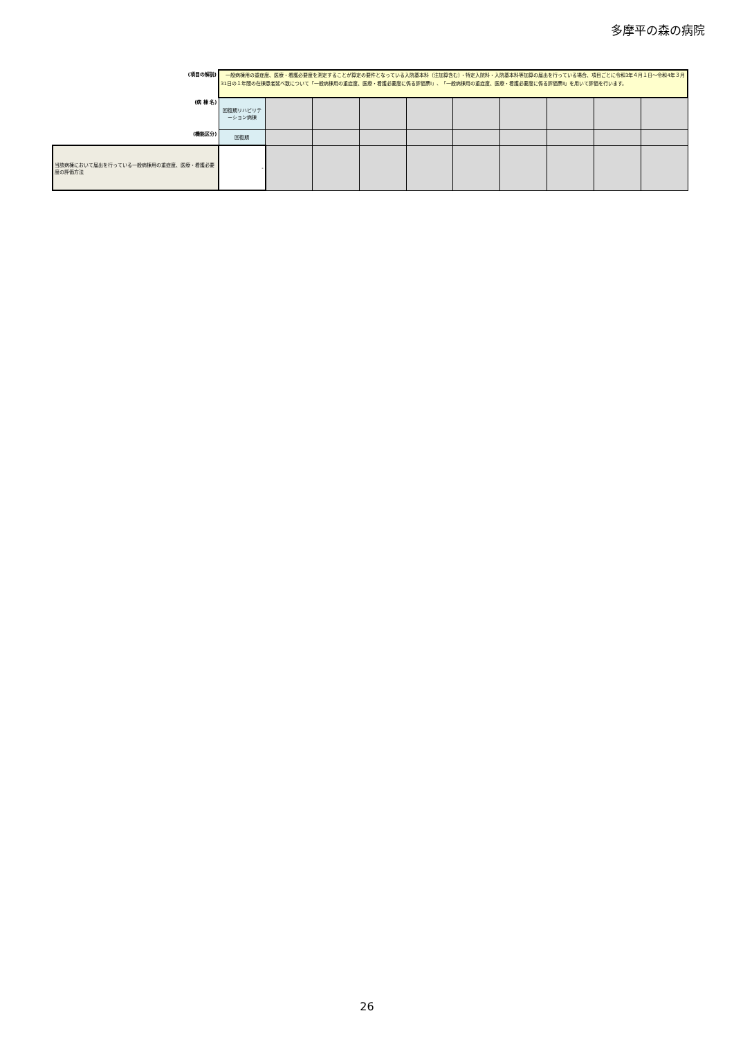多摩平の森の病院
| (項目の解説) | 一般病棟用の重症度、医療・看護必要度を測定することが算定の要件となっている入院基本料（注加算含む）・特定入院料・入院基本料等加算の届出を行っている場合、項目ごとに令和3年４月１日～令和4年３月31日の１年間の在棟患者延べ数について「一般病棟用の重症度、医療・看護必要度に係る評価票Ⅰ」、「一般病棟用の重症度、医療・看護必要度に係る評価票Ⅱ」を用いて評価を行います。 | | | | | | | | | |
| (病 棟 名) | 回復期リハビリテーション病棟 | | | | | | | | | |
| (機能区分) | 回復期 | | | | | | | | | |
| 当該病棟において届出を行っている一般病棟用の重症度、医療・看護必要度の評価方法 | - | | | | | | | | | |
26